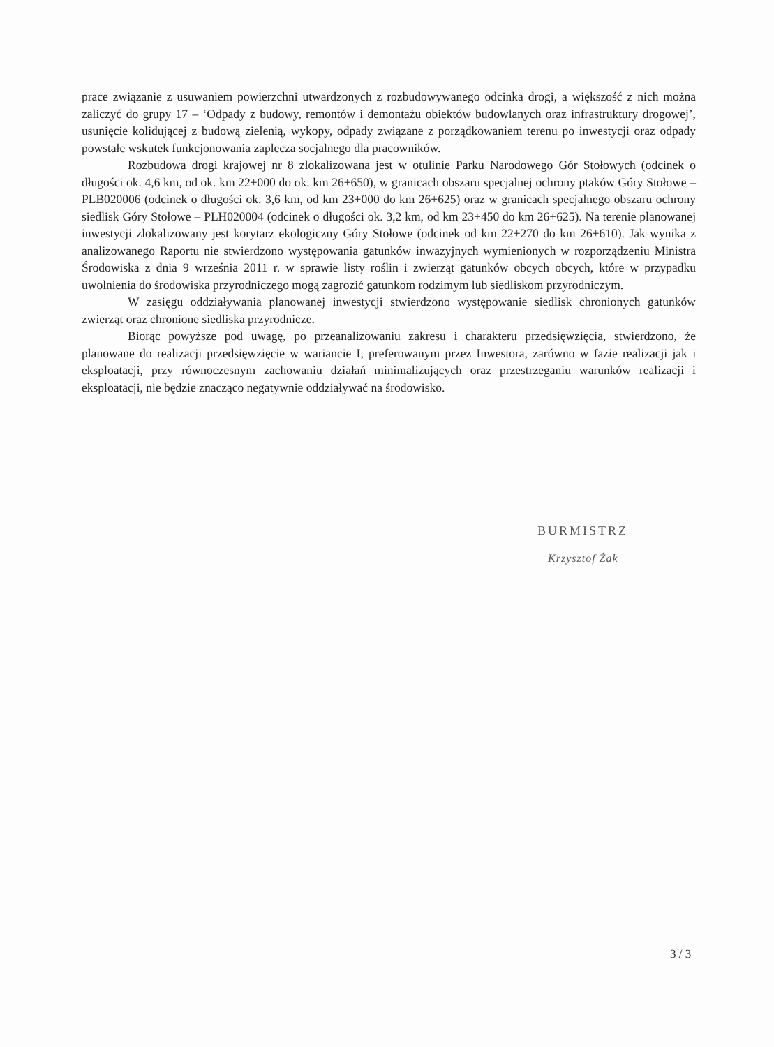prace związanie z usuwaniem powierzchni utwardzonych z rozbudowywanego odcinka drogi, a większość z nich można zaliczyć do grupy 17 – ‘Odpady z budowy, remontów i demontażu obiektów budowlanych oraz infrastruktury drogowej’, usunięcie kolidującej z budową zielenią, wykopy, odpady związane z porządkowaniem terenu po inwestycji oraz odpady powstałe wskutek funkcjonowania zaplecza socjalnego dla pracowników.
Rozbudowa drogi krajowej nr 8 zlokalizowana jest w otulinie Parku Narodowego Gór Stołowych (odcinek o długości ok. 4,6 km, od ok. km 22+000 do ok. km 26+650), w granicach obszaru specjalnej ochrony ptaków Góry Stołowe – PLB020006 (odcinek o długości ok. 3,6 km, od km 23+000 do km 26+625) oraz w granicach specjalnego obszaru ochrony siedlisk Góry Stołowe – PLH020004 (odcinek o długości ok. 3,2 km, od km 23+450 do km 26+625). Na terenie planowanej inwestycji zlokalizowany jest korytarz ekologiczny Góry Stołowe (odcinek od km 22+270 do km 26+610). Jak wynika z analizowanego Raportu nie stwierdzono występowania gatunków inwazyjnych wymienionych w rozporządzeniu Ministra Środowiska z dnia 9 września 2011 r. w sprawie listy roślin i zwierząt gatunków obcych obcych, które w przypadku uwolnienia do środowiska przyrodniczego mogą zagrozić gatunkom rodzimym lub siedliskom przyrodniczym.
W zasięgu oddziaływania planowanej inwestycji stwierdzono występowanie siedlisk chronionych gatunków zwierząt oraz chronione siedliska przyrodnicze.
Biorąc powyższe pod uwagę, po przeanalizowaniu zakresu i charakteru przedsięwzięcia, stwierdzono, że planowane do realizacji przedsięwzięcie w wariancie I, preferowanym przez Inwestora, zarówno w fazie realizacji jak i eksploatacji, przy równoczesnym zachowaniu działań minimalizujących oraz przestrzeganiu warunków realizacji i eksploatacji, nie będzie znacząco negatywnie oddziaływać na środowisko.
BURMISTRZ
Krzysztof Żak
3 / 3